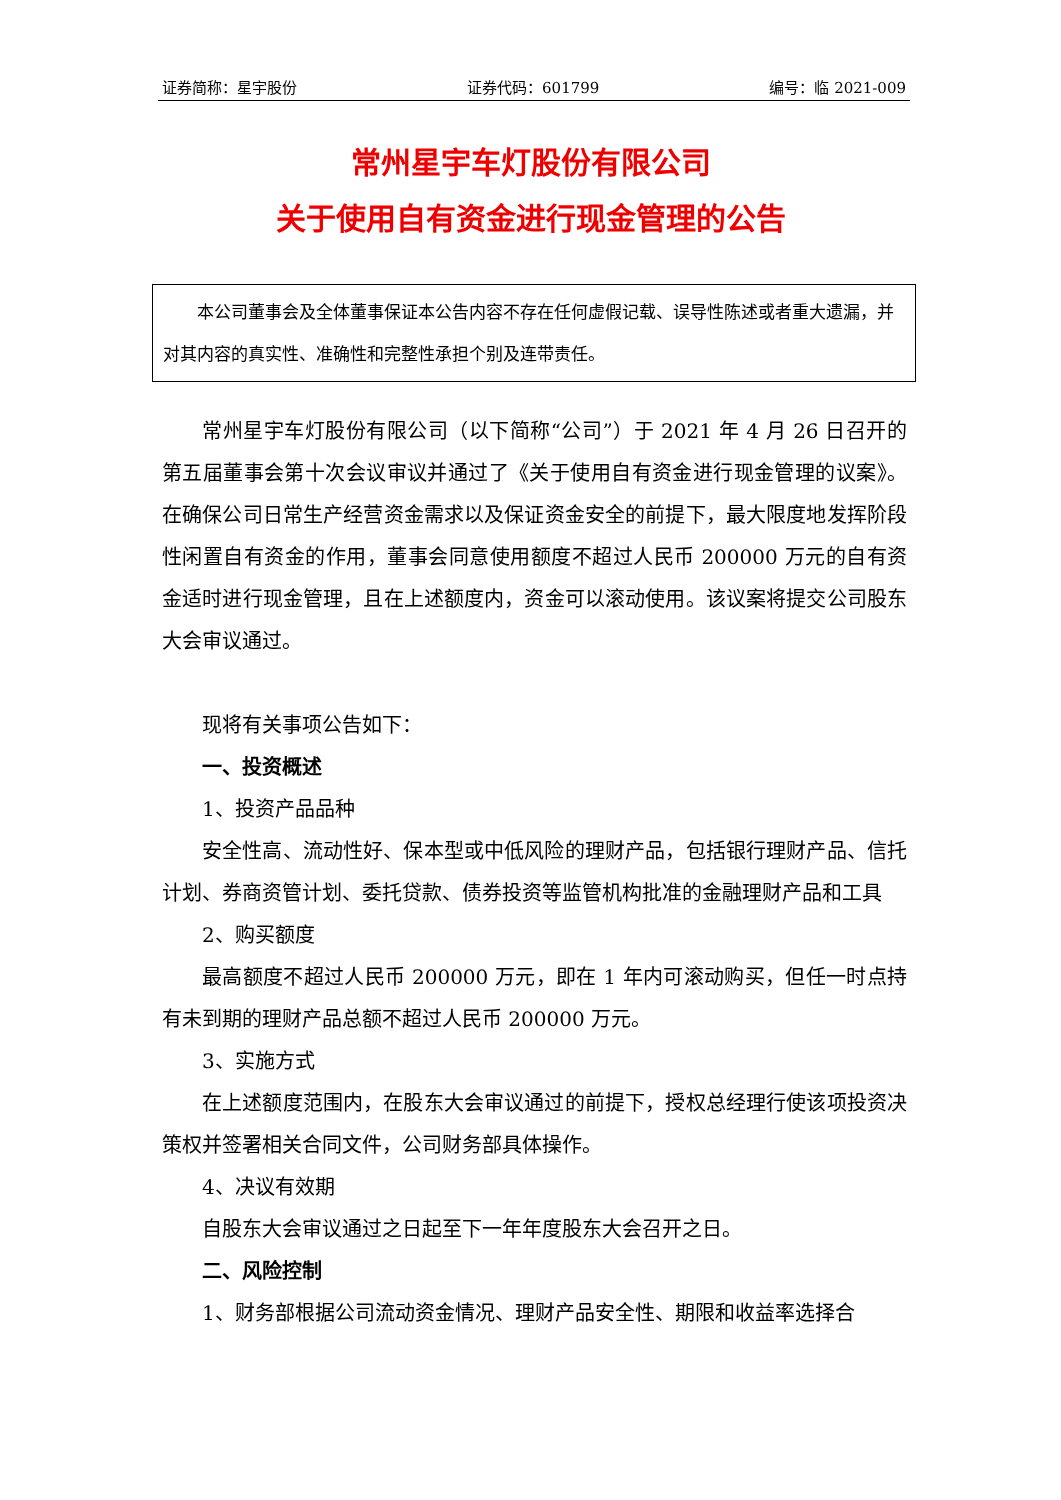证券简称：星宇股份 证券代码：601799 编号：临 2021-009
常州星宇车灯股份有限公司
关于使用自有资金进行现金管理的公告
本公司董事会及全体董事保证本公告内容不存在任何虚假记载、误导性陈述或者重大遗漏，并对其内容的真实性、准确性和完整性承担个别及连带责任。
常州星宇车灯股份有限公司（以下简称“公司”）于 2021 年 4 月 26 日召开的第五届董事会第十次会议审议并通过了《关于使用自有资金进行现金管理的议案》。在确保公司日常生产经营资金需求以及保证资金安全的前提下，最大限度地发挥阶段性闲置自有资金的作用，董事会同意使用额度不超过人民币 200000 万元的自有资金适时进行现金管理，且在上述额度内，资金可以滚动使用。该议案将提交公司股东大会审议通过。
现将有关事项公告如下：
一、投资概述
1、投资产品品种
安全性高、流动性好、保本型或中低风险的理财产品，包括银行理财产品、信托计划、券商资管计划、委托贷款、债券投资等监管机构批准的金融理财产品和工具
2、购买额度
最高额度不超过人民币 200000 万元，即在 1 年内可滚动购买，但任一时点持有未到期的理财产品总额不超过人民币 200000 万元。
3、实施方式
在上述额度范围内，在股东大会审议通过的前提下，授权总经理行使该项投资决策权并签署相关合同文件，公司财务部具体操作。
4、决议有效期
自股东大会审议通过之日起至下一年年度股东大会召开之日。
二、风险控制
1、财务部根据公司流动资金情况、理财产品安全性、期限和收益率选择合